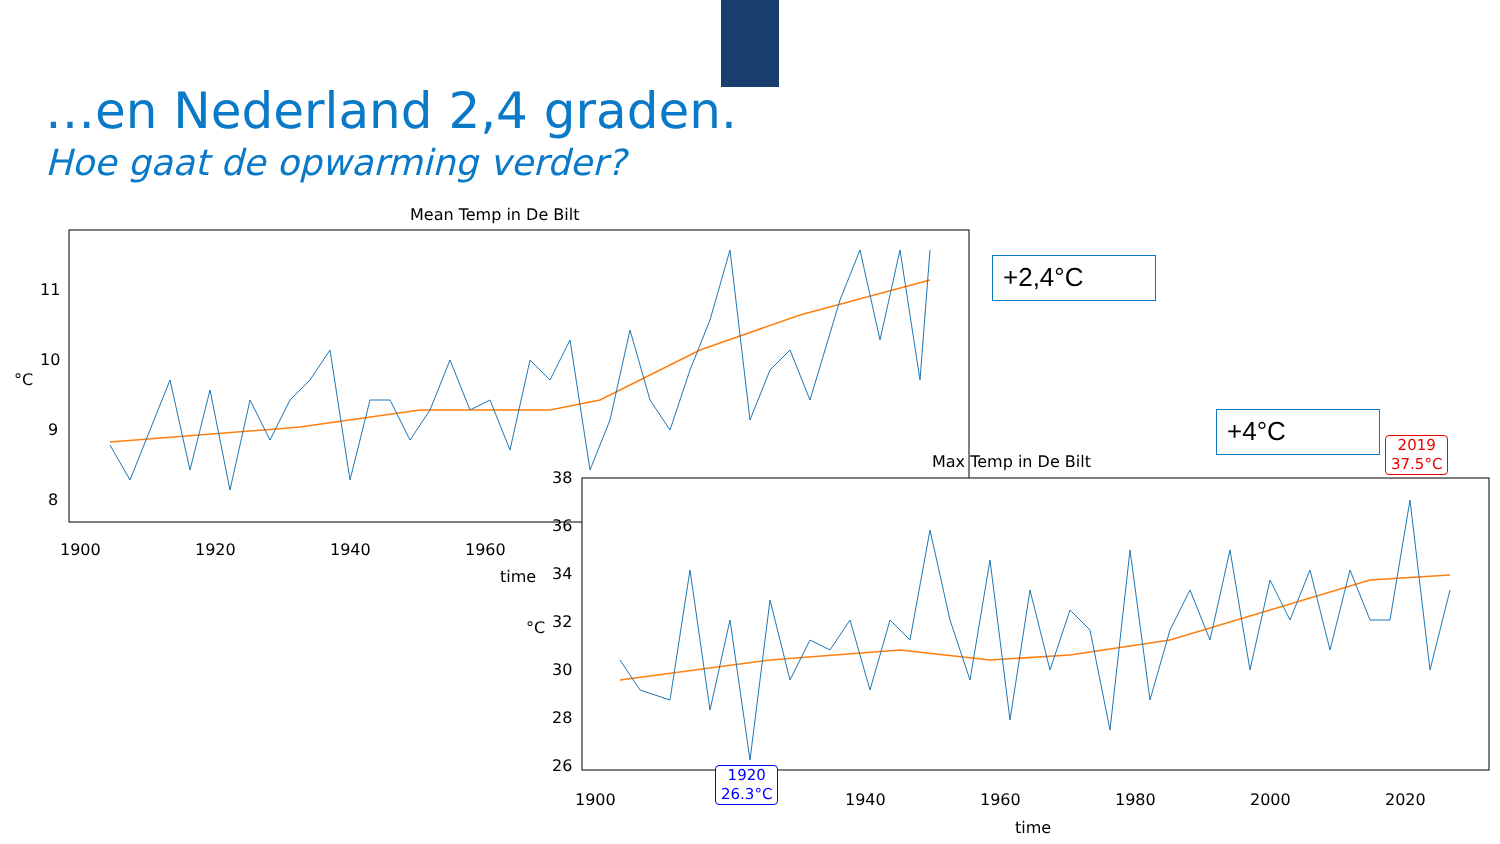…en Nederland 2,4 graden.
Hoe gaat de opwarming verder?
Mean Temp in De Bilt
11
10
9
8
°C
1900 1920 1940 1960
time
+2,4°C
+4°C
Max Temp in De Bilt
38
36
34
32
30
28
26
°C
1900 1940 1960 1980 2000 2020
time
2019
37.5°C
1920
26.3°C